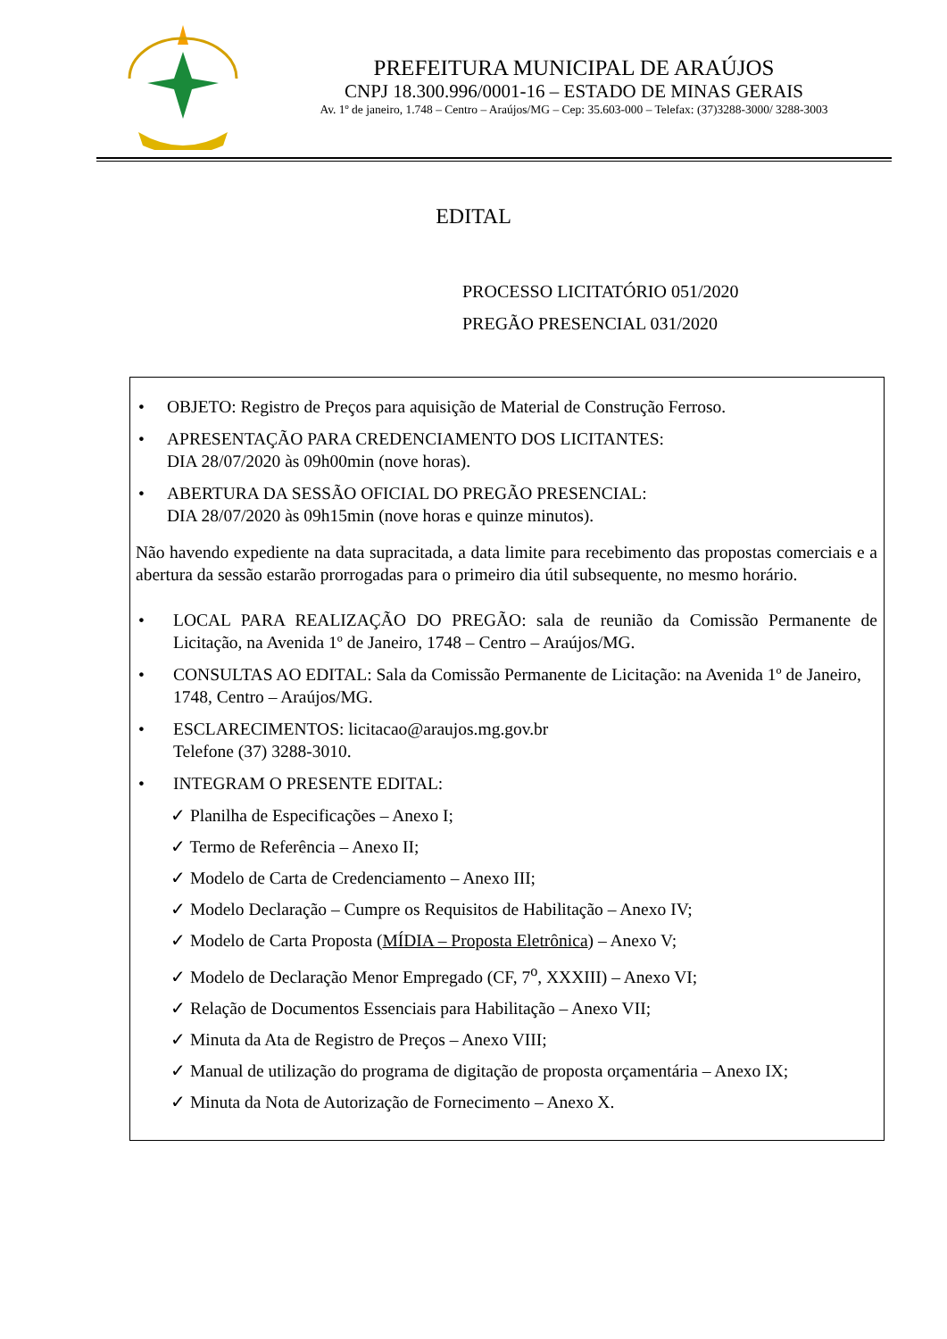PREFEITURA MUNICIPAL DE ARAÚJOS
CNPJ 18.300.996/0001-16 – ESTADO DE MINAS GERAIS
Av. 1º de janeiro, 1.748 – Centro – Araújos/MG – Cep: 35.603-000 – Telefax: (37)3288-3000/ 3288-3003
EDITAL
PROCESSO LICITATÓRIO 051/2020
PREGÃO PRESENCIAL 031/2020
• OBJETO: Registro de Preços para aquisição de Material de Construção Ferroso.
• APRESENTAÇÃO PARA CREDENCIAMENTO DOS LICITANTES:
DIA 28/07/2020 às 09h00min (nove horas).
• ABERTURA DA SESSÃO OFICIAL DO PREGÃO PRESENCIAL:
DIA 28/07/2020 às 09h15min (nove horas e quinze minutos).
Não havendo expediente na data supracitada, a data limite para recebimento das propostas comerciais e a abertura da sessão estarão prorrogadas para o primeiro dia útil subsequente, no mesmo horário.
• LOCAL PARA REALIZAÇÃO DO PREGÃO: sala de reunião da Comissão Permanente de Licitação, na Avenida 1º de Janeiro, 1748 – Centro – Araújos/MG.
• CONSULTAS AO EDITAL: Sala da Comissão Permanente de Licitação: na Avenida 1º de Janeiro, 1748, Centro – Araújos/MG.
• ESCLARECIMENTOS: licitacao@araujos.mg.gov.br
Telefone (37) 3288-3010.
• INTEGRAM O PRESENTE EDITAL:
✓ Planilha de Especificações – Anexo I;
✓ Termo de Referência – Anexo II;
✓ Modelo de Carta de Credenciamento – Anexo III;
✓ Modelo Declaração – Cumpre os Requisitos de Habilitação – Anexo IV;
✓ Modelo de Carta Proposta (MÍDIA – Proposta Eletrônica) – Anexo V;
✓ Modelo de Declaração Menor Empregado (CF, 7<sup>o</sup>, XXXIII) – Anexo VI;
✓ Relação de Documentos Essenciais para Habilitação – Anexo VII;
✓ Minuta da Ata de Registro de Preços – Anexo VIII;
✓ Manual de utilização do programa de digitação de proposta orçamentária – Anexo IX;
✓ Minuta da Nota de Autorização de Fornecimento – Anexo X.